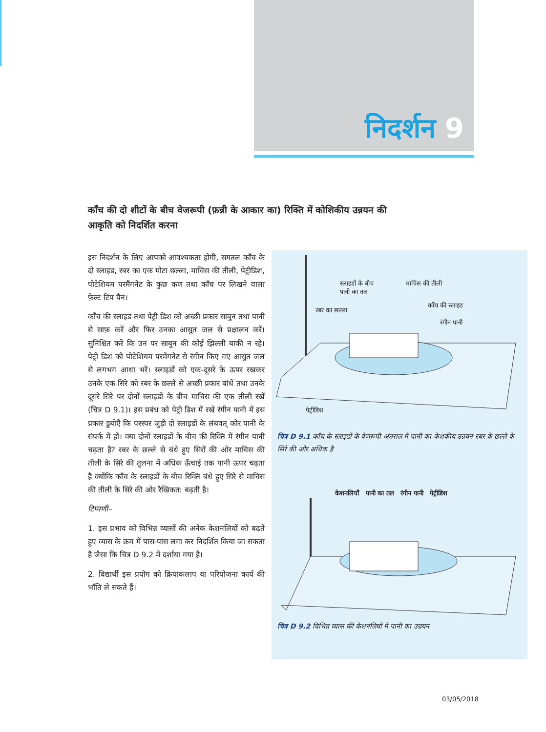निदर्शन 9
काँच की दो शीटों के बीच वेजरूपी (फ़न्नी के आकार का) रिक्ति में कोशिकीय उन्नयन की आकृति को निदर्शित करना
इस निदर्शन के लिए आपको आवश्यकता होगी, समतल काँच के दो स्लाइड, रबर का एक मोटा छल्ला, माचिस की तीली, पेट्रीडिश, पोटेशियम परमैंगनेट के कुछ कण तथा काँच पर लिखने वाला फ़ेल्ट टिप पैन।
काँच की स्लाइड तथा पेट्री डिश को अच्छी प्रकार साबुन तथा पानी से साफ़ करें और फिर उनका आसुत जल से प्रक्षालन करें। सुनिश्चित करें कि उन पर साबुन की कोई झिल्ली बाकी न रहे। पेट्री डिश को पोटेशियम परमेंगनेट से रंगीन किए गए आसुत जल से लगभग आधा भरें। स्लाइडों को एक-दूसरे के ऊपर रखकर उनके एक सिरे को रबर के छल्ले से अच्छी प्रकार बांधें तथा उनके दूसरे सिरे पर दोनों स्लाइडों के बीच माचिस की एक तीली रखें (चित्र D 9.1)। इस प्रबंध को पेट्री डिश में रखे रंगीन पानी में इस प्रकार डुबोएँ कि परस्पर जुड़ी दो स्लाइडों के लंबवत् कोर पानी के संपर्क में हों। क्या दोनों स्लाइडों के बीच की रिक्ति में रंगीन पानी चढ़ता है? रबर के छल्ले से बंधे हुए सिरों की ओर माचिस की तीली के सिरे की तुलना में अधिक ऊँचाई तक पानी ऊपर चढ़ता है क्योंकि काँच के स्लाइडों के बीच रिक्ति बंधे हुए सिरे से माचिस की तीली के सिरे की ओर रैखिकत: बढ़ती है।
टिप्पणी–
1. इस प्रभाव को विभिन्न व्यासों की अनेक केशनलियों को बढ़ते हुए व्यास के क्रम में पास-पास लगा कर निदर्शित किया जा सकता है जैसा कि चित्र D 9.2 में दर्शाया गया है।
2. विद्यार्थी इस प्रयोग को क्रियाकलाप या परियोजना कार्य की भाँति ले सकते हैं।
स्लाइडों के बीच
पानी का तल
माचिस की तीली
काँच की स्लाइड
रबर का छल्ला
रंगीन पानी
पेट्रीडिश
चित्र D 9.1 काँच के स्लाइडों के वेजरूपी अंतराल में पानी का केशकीय उन्नयन रबर के छल्ले के सिरे की ओर अधिक है
केशनलियाँ पानी का तल रंगीन पानी पेट्रीडिश
चित्र D 9.2 विभिन्न व्यास की केशनलियों में पानी का उन्नयन
03/05/2018